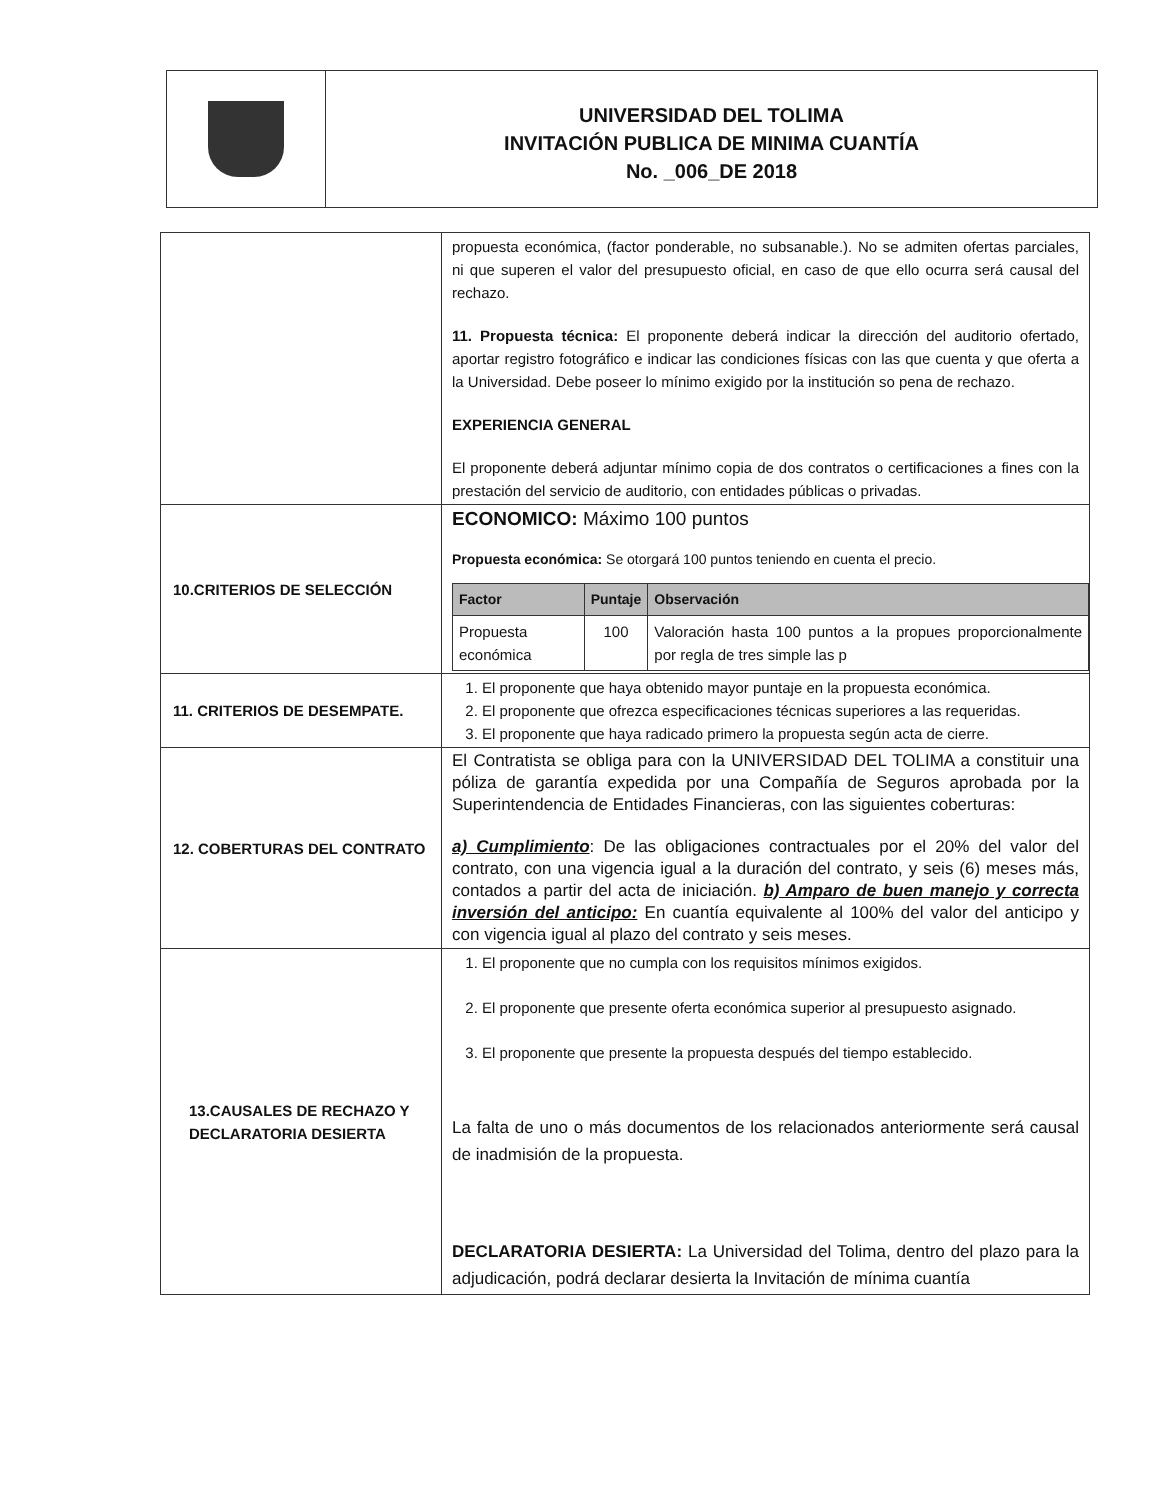UNIVERSIDAD DEL TOLIMA
INVITACIÓN PUBLICA DE MINIMA CUANTÍA
No. _006_DE 2018
| | propuesta económica, (factor ponderable, no subsanable.). No se admiten ofertas parciales, ni que superen el valor del presupuesto oficial, en caso de que ello ocurra será causal del rechazo. 11. Propuesta técnica: El proponente deberá indicar la dirección del auditorio ofertado, aportar registro fotográfico e indicar las condiciones físicas con las que cuenta y que oferta a la Universidad. Debe poseer lo mínimo exigido por la institución so pena de rechazo. EXPERIENCIA GENERAL El proponente deberá adjuntar mínimo copia de dos contratos o certificaciones a fines con la prestación del servicio de auditorio, con entidades públicas o privadas. |
| 10.CRITERIOS DE SELECCIÓN | ECONOMICO: Máximo 100 puntos Propuesta económica: Se otorgará 100 puntos teniendo en cuenta el precio. / Factor / Puntaje / Observación / / --- / --- / --- / / Propuesta económica / 100 / Valoración hasta 100 puntos a la propues proporcionalmente por regla de tres simple las p / |
| 11. CRITERIOS DE DESEMPATE. | 1. El proponente que haya obtenido mayor puntaje en la propuesta económica. 2. El proponente que ofrezca especificaciones técnicas superiores a las requeridas. 3. El proponente que haya radicado primero la propuesta según acta de cierre. |
| 12. COBERTURAS DEL CONTRATO | El Contratista se obliga para con la UNIVERSIDAD DEL TOLIMA a constituir una póliza de garantía expedida por una Compañía de Seguros aprobada por la Superintendencia de Entidades Financieras, con las siguientes coberturas: a) Cumplimiento : De las obligaciones contractuales por el 20% del valor del contrato, con una vigencia igual a la duración del contrato, y seis (6) meses más, contados a partir del acta de iniciación. b) Amparo de buen manejo y correcta inversión del anticipo: En cuantía equivalente al 100% del valor del anticipo y con vigencia igual al plazo del contrato y seis meses. |
| 13.CAUSALES DE RECHAZO Y DECLARATORIA DESIERTA | 1. El proponente que no cumpla con los requisitos mínimos exigidos. 2. El proponente que presente oferta económica superior al presupuesto asignado. 3. El proponente que presente la propuesta después del tiempo establecido. La falta de uno o más documentos de los relacionados anteriormente será causal de inadmisión de la propuesta. DECLARATORIA DESIERTA: La Universidad del Tolima, dentro del plazo para la adjudicación, podrá declarar desierta la Invitación de mínima cuantía |